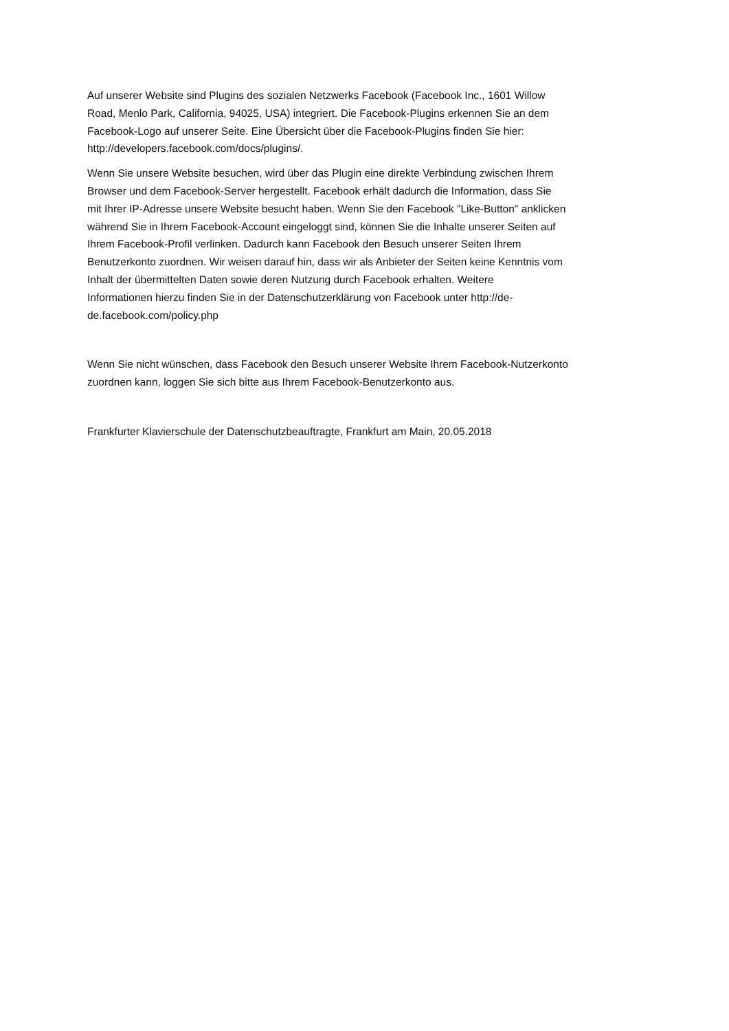Auf unserer Website sind Plugins des sozialen Netzwerks Facebook (Facebook Inc., 1601 Willow
Road, Menlo Park, California, 94025, USA) integriert. Die Facebook-Plugins erkennen Sie an dem
Facebook-Logo auf unserer Seite. Eine Übersicht über die Facebook-Plugins finden Sie hier:
http://developers.facebook.com/docs/plugins/.
Wenn Sie unsere Website besuchen, wird über das Plugin eine direkte Verbindung zwischen Ihrem
Browser und dem Facebook-Server hergestellt. Facebook erhält dadurch die Information, dass Sie
mit Ihrer IP-Adresse unsere Website besucht haben. Wenn Sie den Facebook "Like-Button" anklicken
während Sie in Ihrem Facebook-Account eingeloggt sind, können Sie die Inhalte unserer Seiten auf
Ihrem Facebook-Profil verlinken. Dadurch kann Facebook den Besuch unserer Seiten Ihrem
Benutzerkonto zuordnen. Wir weisen darauf hin, dass wir als Anbieter der Seiten keine Kenntnis vom
Inhalt der übermittelten Daten sowie deren Nutzung durch Facebook erhalten. Weitere
Informationen hierzu finden Sie in der Datenschutzerklärung von Facebook unter http://de-
de.facebook.com/policy.php
Wenn Sie nicht wünschen, dass Facebook den Besuch unserer Website Ihrem Facebook-Nutzerkonto
zuordnen kann, loggen Sie sich bitte aus Ihrem Facebook-Benutzerkonto aus.
Frankfurter Klavierschule der Datenschutzbeauftragte, Frankfurt am Main, 20.05.2018